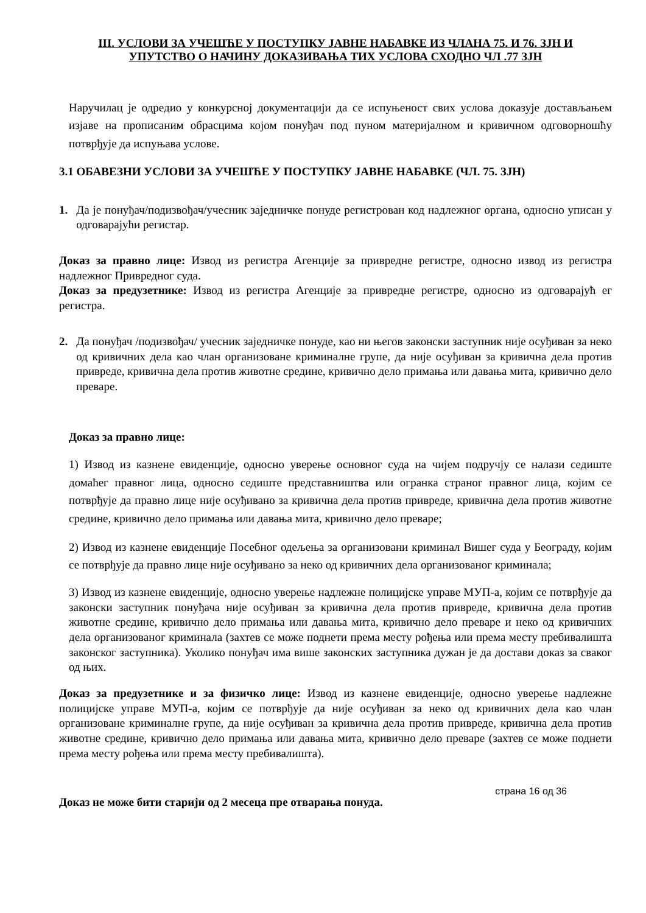III. УСЛОВИ ЗА УЧЕШЋЕ У ПОСТУПКУ ЈАВНЕ НАБАВКЕ ИЗ ЧЛАНА 75. И 76. ЗЈН И
УПУТСТВО О НАЧИНУ ДОКАЗИВАЊА ТИХ УСЛОВА СХОДНО ЧЛ .77 ЗЈН
Наручилац је одредио у конкурсној документацији да се испуњеност свих услова доказује достављањем изјаве на прописаним обрасцима којом понуђач под пуном материјалном и кривичном одговорношћу потврђује да испуњава услове.
3.1 ОБАВЕЗНИ УСЛОВИ ЗА УЧЕШЋЕ У ПОСТУПКУ ЈАВНЕ НАБАВКЕ (ЧЛ. 75. ЗЈН)
1. Да је понуђач/подизвођач/учесник заједничке понуде регистрован код надлежног органа, односно уписан у одговарајући регистар.
Доказ за правно лице: Извод из регистра Агенције за привредне регистре, односно извод из регистра надлежног Привредног суда.
Доказ за предузетнике: Извод из регистра Агенције за привредне регистре, односно из одговарајућ ег регистра.
2. Да понуђач /подизвођач/ учесник заједничке понуде, као ни његов законски заступник није осуђиван за неко од кривичних дела као члан организоване криминалне групе, да није осуђиван за кривична дела против привреде, кривична дела против животне средине, кривично дело примања или давања мита, кривично дело преваре.
Доказ за правно лице:
1) Извод из казнене евиденције, односно уверење основног суда на чијем подручју се налази седиште домаћег правног лица, односно седиште представништва или огранка страног правног лица, којим се потврђује да правно лице није осуђивано за кривична дела против привреде, кривична дела против животне средине, кривично дело примања или давања мита, кривично дело преваре;
2) Извод из казнене евиденције Посебног одељења за организовани криминал Вишег суда у Београду, којим се потврђује да правно лице није осуђивано за неко од кривичних дела организованог криминала;
3) Извод из казнене евиденције, односно уверење надлежне полицијске управе МУП-а, којим се потврђује да законски заступник понуђача није осуђиван за кривична дела против привреде, кривична дела против животне средине, кривично дело примања или давања мита, кривично дело преваре и неко од кривичних дела организованог криминала (захтев се може поднети према месту рођења или према месту пребивалишта законског заступника). Уколико понуђач има више законских заступника дужан је да достави доказ за сваког од њих.
Доказ за предузетнике и за физичко лице: Извод из казнене евиденције, односно уверење надлежне полицијске управе МУП-а, којим се потврђује да није осуђиван за неко од кривичних дела као члан организоване криминалне групе, да није осуђиван за кривична дела против привреде, кривична дела против животне средине, кривично дело примања или давања мита, кривично дело преваре (захтев се може поднети према месту рођења или према месту пребивалишта).
Доказ не може бити старији од 2 месеца пре отварања понуда.
страна 16 од 36